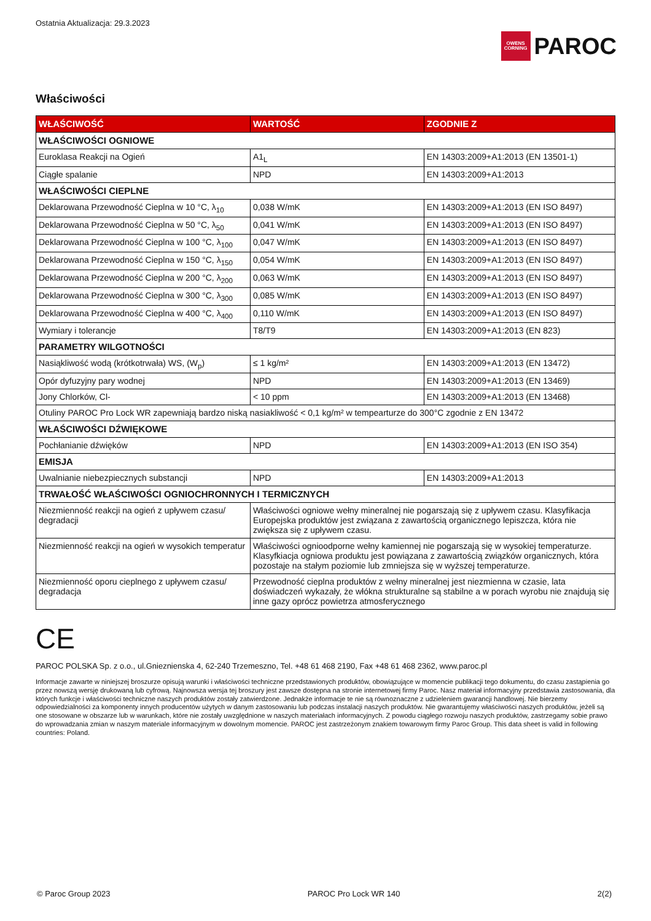Ostatnia Aktualizacja: 29.3.2023
OWENS
CORNING PAROC
Właściwości
| WŁAŚCIWOŚĆ | WARTOŚĆ | ZGODNIE Z |
| --- | --- | --- |
| WŁAŚCIWOŚCI OGNIOWE | | |
| Euroklasa Reakcji na Ogień | A1<sub>L</sub> | EN 14303:2009+A1:2013 (EN 13501-1) |
| Ciągłe spalanie | NPD | EN 14303:2009+A1:2013 |
| WŁAŚCIWOŚCI CIEPLNE | | |
| Deklarowana Przewodność Cieplna w 10 °C, λ<sub>10</sub> | 0,038 W/mK | EN 14303:2009+A1:2013 (EN ISO 8497) |
| Deklarowana Przewodność Cieplna w 50 °C, λ<sub>50</sub> | 0,041 W/mK | EN 14303:2009+A1:2013 (EN ISO 8497) |
| Deklarowana Przewodność Cieplna w 100 °C, λ<sub>100</sub> | 0,047 W/mK | EN 14303:2009+A1:2013 (EN ISO 8497) |
| Deklarowana Przewodność Cieplna w 150 °C, λ<sub>150</sub> | 0,054 W/mK | EN 14303:2009+A1:2013 (EN ISO 8497) |
| Deklarowana Przewodność Cieplna w 200 °C, λ<sub>200</sub> | 0,063 W/mK | EN 14303:2009+A1:2013 (EN ISO 8497) |
| Deklarowana Przewodność Cieplna w 300 °C, λ<sub>300</sub> | 0,085 W/mK | EN 14303:2009+A1:2013 (EN ISO 8497) |
| Deklarowana Przewodność Cieplna w 400 °C, λ<sub>400</sub> | 0,110 W/mK | EN 14303:2009+A1:2013 (EN ISO 8497) |
| Wymiary i tolerancje | T8/T9 | EN 14303:2009+A1:2013 (EN 823) |
| PARAMETRY WILGOTNOŚCI | | |
| Nasiąkliwość wodą (krótkotrwała) WS, (W<sub>p</sub>) | ≤ 1 kg/m² | EN 14303:2009+A1:2013 (EN 13472) |
| Opór dyfuzyjny pary wodnej | NPD | EN 14303:2009+A1:2013 (EN 13469) |
| Jony Chlorków, Cl- | < 10 ppm | EN 14303:2009+A1:2013 (EN 13468) |
| Otuliny PAROC Pro Lock WR zapewniają bardzo niską nasiakliwość < 0,1 kg/m² w tempearturze do 300°C zgodnie z EN 13472 | | |
| WŁAŚCIWOŚCI DŹWIĘKOWE | | |
| Pochłanianie dźwięków | NPD | EN 14303:2009+A1:2013 (EN ISO 354) |
| EMISJA | | |
| Uwalnianie niebezpiecznych substancji | NPD | EN 14303:2009+A1:2013 |
| TRWAŁOŚĆ WŁAŚCIWOŚCI OGNIOCHRONNYCH I TERMICZNYCH | | |
| Niezmienność reakcji na ogień z upływem czasu/ degradacji | Właściwości ogniowe wełny mineralnej nie pogarszają się z upływem czasu. Klasyfikacja Europejska produktów jest związana z zawartością organicznego lepiszcza, która nie zwiększa się z upływem czasu. | |
| Niezmienność reakcji na ogień w wysokich temperatur | Właściwości ognioodporne wełny kamiennej nie pogarszają się w wysokiej temperaturze. Klasyfkiacja ogniowa produktu jest powiązana z zawartością związków organicznych, która pozostaje na stałym poziomie lub zmniejsza się w wyższej temperaturze. | |
| Niezmienność oporu cieplnego z upływem czasu/ degradacja | Przewodność cieplna produktów z wełny mineralnej jest niezmienna w czasie, lata doświadczeń wykazały, że włókna strukturalne są stabilne a w porach wyrobu nie znajdują się inne gazy oprócz powietrza atmosferycznego | |
CE
PAROC POLSKA Sp. z o.o., ul.Gnieznienska 4, 62-240 Trzemeszno, Tel. +48 61 468 2190, Fax +48 61 468 2362, www.paroc.pl
Informacje zawarte w niniejszej broszurze opisują warunki i właściwości techniczne przedstawionych produktów, obowiązujące w momencie publikacji tego dokumentu, do czasu zastąpienia go przez nowszą wersję drukowaną lub cyfrową. Najnowsza wersja tej broszury jest zawsze dostępna na stronie internetowej firmy Paroc. Nasz materiał informacyjny przedstawia zastosowania, dla których funkcje i właściwości techniczne naszych produktów zostały zatwierdzone. Jednakże informacje te nie są równoznaczne z udzieleniem gwarancji handlowej. Nie bierzemy odpowiedzialności za komponenty innych producentów użytych w danym zastosowaniu lub podczas instalacji naszych produktów. Nie gwarantujemy właściwości naszych produktów, jeżeli są one stosowane w obszarze lub w warunkach, które nie zostały uwzględnione w naszych materiałach informacyjnych. Z powodu ciągłego rozwoju naszych produktów, zastrzegamy sobie prawo do wprowadzania zmian w naszym materiale informacyjnym w dowolnym momencie. PAROC jest zastrzeżonym znakiem towarowym firmy Paroc Group. This data sheet is valid in following countries: Poland.
© Paroc Group 2023 PAROC Pro Lock WR 140 2(2)